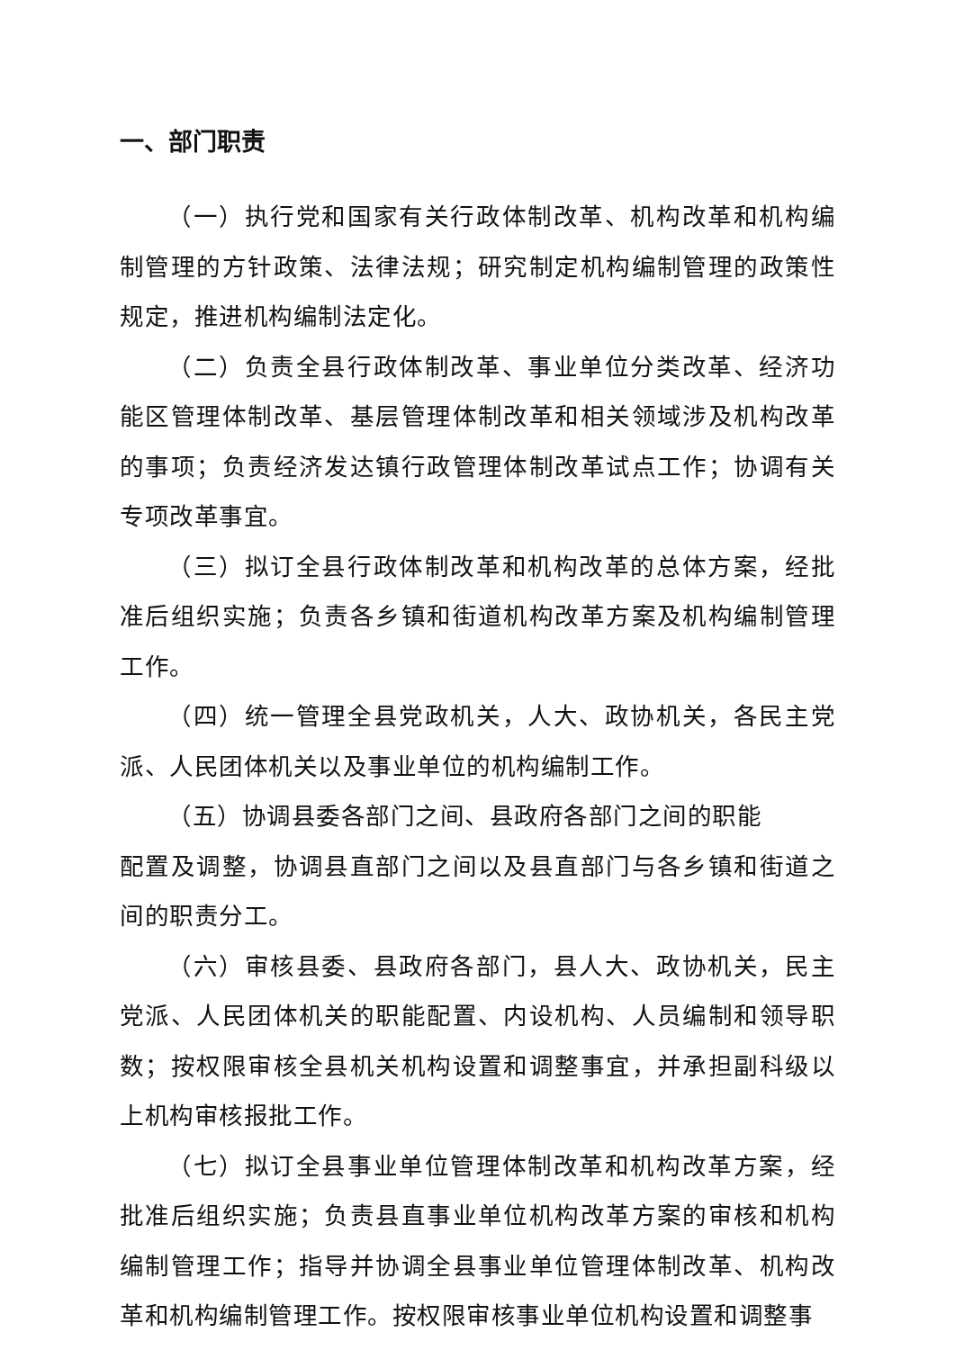一、部门职责
（一）执行党和国家有关行政体制改革、机构改革和机构编制管理的方针政策、法律法规；研究制定机构编制管理的政策性规定，推进机构编制法定化。
（二）负责全县行政体制改革、事业单位分类改革、经济功能区管理体制改革、基层管理体制改革和相关领域涉及机构改革的事项；负责经济发达镇行政管理体制改革试点工作；协调有关专项改革事宜。
（三）拟订全县行政体制改革和机构改革的总体方案，经批准后组织实施；负责各乡镇和街道机构改革方案及机构编制管理工作。
（四）统一管理全县党政机关，人大、政协机关，各民主党派、人民团体机关以及事业单位的机构编制工作。
（五）协调县委各部门之间、县政府各部门之间的职能
配置及调整，协调县直部门之间以及县直部门与各乡镇和街道之间的职责分工。
（六）审核县委、县政府各部门，县人大、政协机关，民主党派、人民团体机关的职能配置、内设机构、人员编制和领导职数；按权限审核全县机关机构设置和调整事宜，并承担副科级以上机构审核报批工作。
（七）拟订全县事业单位管理体制改革和机构改革方案，经批准后组织实施；负责县直事业单位机构改革方案的审核和机构编制管理工作；指导并协调全县事业单位管理体制改革、机构改革和机构编制管理工作。按权限审核事业单位机构设置和调整事